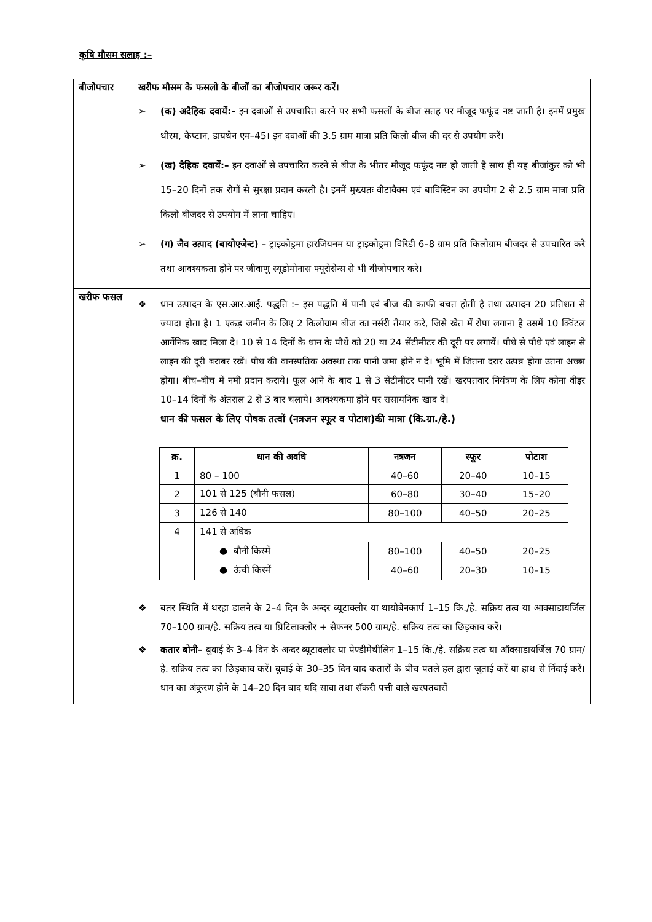कृषि मौसम सलाह :–
| बीजोपचार | खरीफ मौसम के फसलो के बीजों का बीजोपचार जरूर करें। ➢ (क) अदैहिक दवायें:– इन दवाओं से उपचारित करने पर सभी फसलों के बीज सतह पर मौजूद फफूंद नष्ट जाती है। इनमें प्रमुख थीरम, केप्टान, डायथेन एम–45। इन दवाओं की 3.5 ग्राम मात्रा प्रति किलो बीज की दर से उपयोग करें। ➢ (ख) दैहिक दवायें:– इन दवाओं से उपचारित करने से बीज के भीतर मौजूद फफूंद नष्ट हो जाती है साथ ही यह बीजांकुर को भी 15–20 दिनों तक रोगों से सुरक्षा प्रदान करती है। इनमें मुख्यतः वीटावैक्स एवं बाविस्टिन का उपयोग 2 से 2.5 ग्राम मात्रा प्रति किलो बीजदर से उपयोग में लाना चाहिए। ➢ (ग) जैव उत्पाद (बायोएजेन्ट) – ट्राइकोड्रमा हारजियनम या ट्राइकोड्रमा विरिडी 6–8 ग्राम प्रति किलोग्राम बीजदर से उपचारित करे तथा आवश्यकता होने पर जीवाणु स्यूडोमोनास फ्यूरोसेन्स से भी बीजोपचार करे। |
| खरीफ फसल | ❖ धान उत्पादन के एस.आर.आई. पद्धति :– इस पद्धति में पानी एवं बीज की काफी बचत होती है तथा उत्पादन 20 प्रतिशत से ज्यादा होता है। 1 एकड़ जमीन के लिए 2 किलोग्राम बीज का नर्सरी तैयार करे, जिसे खेत में रोपा लगाना है उसमें 10 क्विंटल आर्गेनिक खाद मिला दे। 10 से 14 दिनों के धान के पौधें को 20 या 24 सेंटीमीटर की दूरी पर लगायें। पौधे से पौधे एवं लाइन से लाइन की दूरी बराबर रखें। पौध की वानस्पतिक अवस्था तक पानी जमा होने न दे। भूमि में जितना दरार उत्पन्न होगा उतना अच्छा होगा। बीच–बीच में नमी प्रदान कराये। फूल आने के बाद 1 से 3 सेंटीमीटर पानी रखें। खरपतवार नियंत्रण के लिए कोना वीइर 10–14 दिनों के अंतराल 2 से 3 बार चलाये। आवश्यकमा होने पर रासायनिक खाद दे। धान की फसल के लिए पोषक तत्वों (नत्रजन स्फूर व पोटाश)की मात्रा (कि.ग्रा./हे.) / क्र. / धान की अवधि / नत्रजन / स्फूर / पोटाश / / --- / --- / --- / --- / --- / / 1 / 80 – 100 / 40–60 / 20–40 / 10–15 / / 2 / 101 से 125 (बौनी फसल) / 60–80 / 30–40 / 15–20 / / 3 / 126 से 140 / 80–100 / 40–50 / 20–25 / / 4 / 141 से अधिक / / / / / / ● बौनी किस्में / 80–100 / 40–50 / 20–25 / / / ● ऊंची किस्में / 40–60 / 20–30 / 10–15 / ❖ बतर स्थिति में थरहा डालने के 2–4 दिन के अन्दर ब्यूटाक्लोर या थायोबेनकार्प 1–15 कि./हे. सक्रिय तत्व या आक्साडायर्जिल 70–100 ग्राम/हे. सक्रिय तत्व या प्रिटिलाक्लोर + सेफनर 500 ग्राम/हे. सक्रिय तत्व का छिड़काव करें। ❖ कतार बोनी– बुवाई के 3–4 दिन के अन्दर ब्यूटाक्लोर या पेण्डीमेथीलिन 1–15 कि./हे. सक्रिय तत्व या ऑक्साडायर्जिल 70 ग्राम/हे. सक्रिय तत्व का छिड़काव करें। बुवाई के 30–35 दिन बाद कतारों के बीच पतले हल द्वारा जुताई करें या हाथ से निंदाई करें। धान का अंकुरण होने के 14–20 दिन बाद यदि सावा तथा सॅकरी पत्ती वाले खरपतवारों |